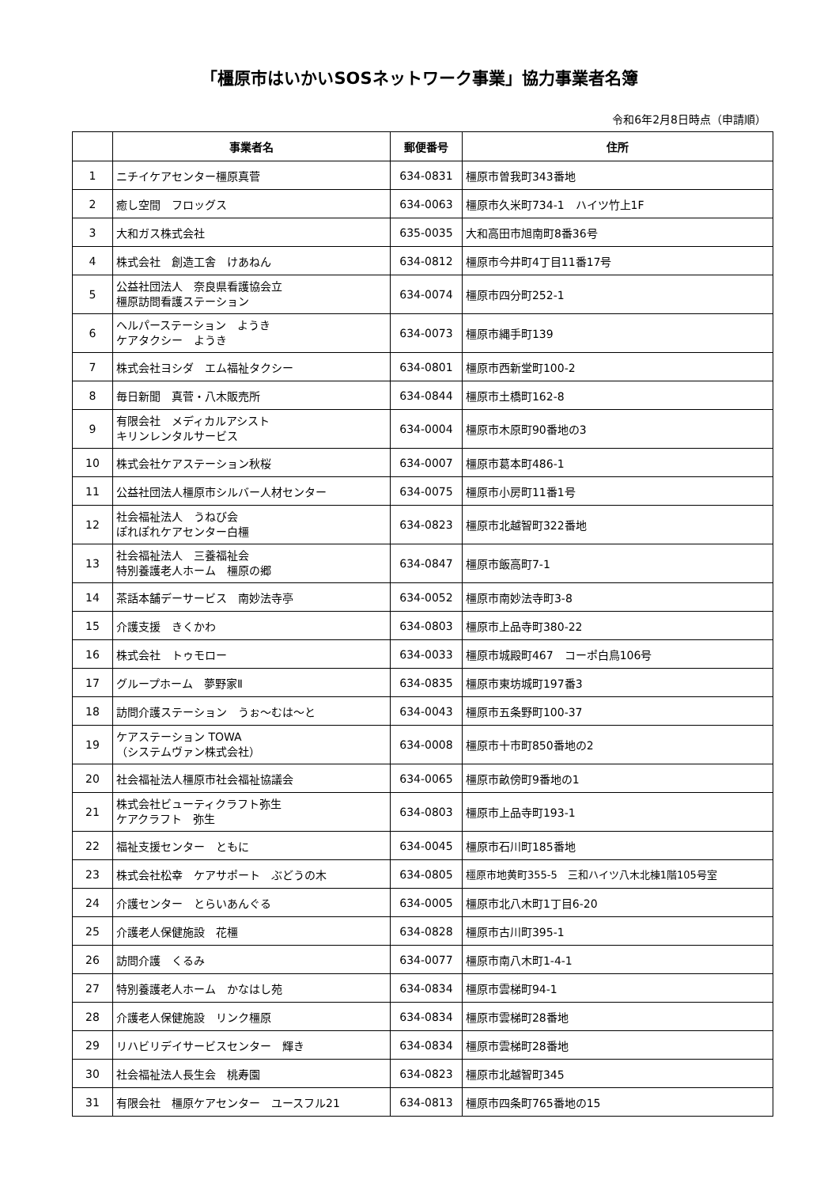「橿原市はいかいSOSネットワーク事業」協力事業者名簿
令和6年2月8日時点（申請順）
| | 事業者名 | 郵便番号 | 住所 |
| --- | --- | --- | --- |
| 1 | ニチイケアセンター橿原真菅 | 634-0831 | 橿原市曽我町343番地 |
| 2 | 癒し空間 フロッグス | 634-0063 | 橿原市久米町734-1 ハイツ竹上1F |
| 3 | 大和ガス株式会社 | 635-0035 | 大和高田市旭南町8番36号 |
| 4 | 株式会社 創造工舎 けあねん | 634-0812 | 橿原市今井町4丁目11番17号 |
| 5 | 公益社団法人 奈良県看護協会立 橿原訪問看護ステーション | 634-0074 | 橿原市四分町252-1 |
| 6 | ヘルパーステーション ようき ケアタクシー ようき | 634-0073 | 橿原市縄手町139 |
| 7 | 株式会社ヨシダ エム福祉タクシー | 634-0801 | 橿原市西新堂町100-2 |
| 8 | 毎日新聞 真菅・八木販売所 | 634-0844 | 橿原市土橋町162-8 |
| 9 | 有限会社 メディカルアシスト キリンレンタルサービス | 634-0004 | 橿原市木原町90番地の3 |
| 10 | 株式会社ケアステーション秋桜 | 634-0007 | 橿原市葛本町486-1 |
| 11 | 公益社団法人橿原市シルバー人材センター | 634-0075 | 橿原市小房町11番1号 |
| 12 | 社会福祉法人 うねび会 ぽれぽれケアセンター白橿 | 634-0823 | 橿原市北越智町322番地 |
| 13 | 社会福祉法人 三養福祉会 特別養護老人ホーム 橿原の郷 | 634-0847 | 橿原市飯高町7-1 |
| 14 | 茶話本舗デーサービス 南妙法寺亭 | 634-0052 | 橿原市南妙法寺町3-8 |
| 15 | 介護支援 きくかわ | 634-0803 | 橿原市上品寺町380-22 |
| 16 | 株式会社 トゥモロー | 634-0033 | 橿原市城殿町467 コーポ白鳥106号 |
| 17 | グループホーム 夢野家Ⅱ | 634-0835 | 橿原市東坊城町197番3 |
| 18 | 訪問介護ステーション うぉ～むは～と | 634-0043 | 橿原市五条野町100-37 |
| 19 | ケアステーション TOWA （システムヴァン株式会社） | 634-0008 | 橿原市十市町850番地の2 |
| 20 | 社会福祉法人橿原市社会福祉協議会 | 634-0065 | 橿原市畝傍町9番地の1 |
| 21 | 株式会社ビューティクラフト弥生 ケアクラフト 弥生 | 634-0803 | 橿原市上品寺町193-1 |
| 22 | 福祉支援センター ともに | 634-0045 | 橿原市石川町185番地 |
| 23 | 株式会社松幸 ケアサポート ぶどうの木 | 634-0805 | 橿原市地黄町355-5 三和ハイツ八木北棟1階105号室 |
| 24 | 介護センター とらいあんぐる | 634-0005 | 橿原市北八木町1丁目6-20 |
| 25 | 介護老人保健施設 花橿 | 634-0828 | 橿原市古川町395-1 |
| 26 | 訪問介護 くるみ | 634-0077 | 橿原市南八木町1-4-1 |
| 27 | 特別養護老人ホーム かなはし苑 | 634-0834 | 橿原市雲梯町94-1 |
| 28 | 介護老人保健施設 リンク橿原 | 634-0834 | 橿原市雲梯町28番地 |
| 29 | リハビリデイサービスセンター 輝き | 634-0834 | 橿原市雲梯町28番地 |
| 30 | 社会福祉法人長生会 桃寿園 | 634-0823 | 橿原市北越智町345 |
| 31 | 有限会社 橿原ケアセンター ユースフル21 | 634-0813 | 橿原市四条町765番地の15 |